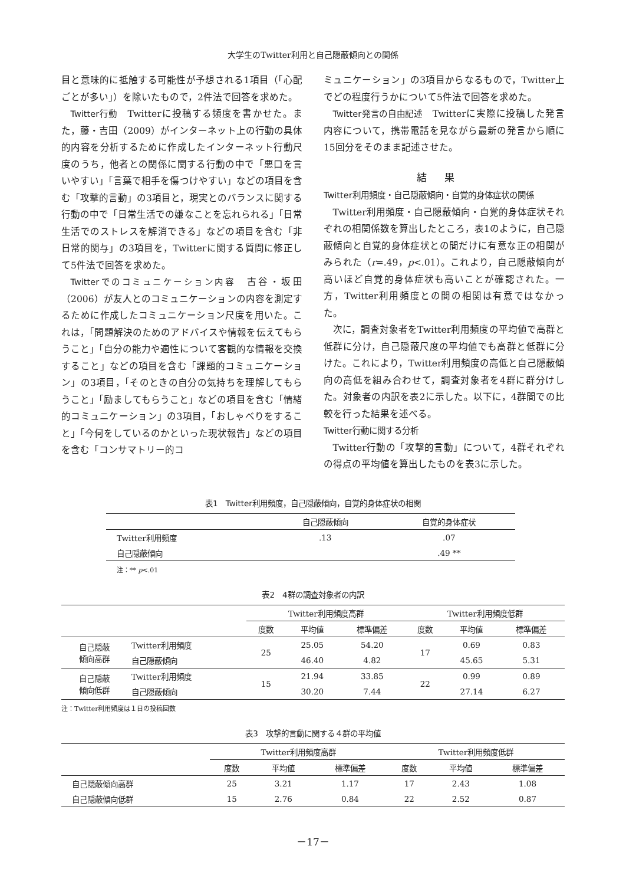大学生のTwitter利用と自己隠蔽傾向との関係
目と意味的に抵触する可能性が予想される1項目（「心配ごとが多い」）を除いたもので，2件法で回答を求めた。
Twitter行動　Twitterに投稿する頻度を書かせた。また，藤・吉田（2009）がインターネット上の行動の具体的内容を分析するために作成したインターネット行動尺度のうち，他者との関係に関する行動の中で「悪口を言いやすい」「言葉で相手を傷つけやすい」などの項目を含む「攻撃的言動」の3項目と，現実とのバランスに関する行動の中で「日常生活での嫌なことを忘れられる」「日常生活でのストレスを解消できる」などの項目を含む「非日常的関与」の3項目を，Twitterに関する質問に修正して5件法で回答を求めた。
Twitterでのコミュニケーション内容　古谷・坂田（2006）が友人とのコミュニケーションの内容を測定するために作成したコミュニケーション尺度を用いた。これは，「問題解決のためのアドバイスや情報を伝えてもらうこと」「自分の能力や適性について客観的な情報を交換すること」などの項目を含む「課題的コミュニケーション」の3項目，「そのときの自分の気持ちを理解してもらうこと」「励ましてもらうこと」などの項目を含む「情緒的コミュニケーション」の3項目，「おしゃべりをすること」「今何をしているのかといった現状報告」などの項目を含む「コンサマトリー的コ
ミュニケーション」の3項目からなるもので，Twitter上でどの程度行うかについて5件法で回答を求めた。
Twitter発言の自由記述　Twitterに実際に投稿した発言内容について，携帯電話を見ながら最新の発言から順に15回分をそのまま記述させた。
結果
Twitter利用頻度・自己隠蔽傾向・自覚的身体症状の関係
Twitter利用頻度・自己隠蔽傾向・自覚的身体症状それぞれの相関係数を算出したところ，表1のように，自己隠蔽傾向と自覚的身体症状との間だけに有意な正の相関がみられた（r=.49，p<.01）。これより，自己隠蔽傾向が高いほど自覚的身体症状も高いことが確認された。一方，Twitter利用頻度との間の相関は有意ではなかった。
次に，調査対象者をTwitter利用頻度の平均値で高群と低群に分け，自己隠蔽尺度の平均値でも高群と低群に分けた。これにより，Twitter利用頻度の高低と自己隠蔽傾向の高低を組み合わせて，調査対象者を4群に群分けした。対象者の内訳を表2に示した。以下に，4群間での比較を行った結果を述べる。
Twitter行動に関する分析
Twitter行動の「攻撃的言動」について，4群それぞれの得点の平均値を算出したものを表3に示した。
表1　Twitter利用頻度，自己隠蔽傾向，自覚的身体症状の相関
| | 自己隠蔽傾向 | 自覚的身体症状 |
| --- | --- | --- |
| Twitter利用頻度 | .13 | .07 |
| 自己隠蔽傾向 | | .49 ** |
注：** p<.01
表2　4群の調査対象者の内訳
| | | Twitter利用頻度高群 | | | Twitter利用頻度低群 | | |
| --- | --- | --- | --- | --- | --- | --- | --- |
| | | 度数 | 平均値 | 標準偏差 | 度数 | 平均値 | 標準偏差 |
| 自己隠蔽 傾向高群 | Twitter利用頻度 | 25 | 25.05 | 54.20 | 17 | 0.69 | 0.83 |
| | 自己隠蔽傾向 | | 46.40 | 4.82 | | 45.65 | 5.31 |
| 自己隠蔽 傾向低群 | Twitter利用頻度 | 15 | 21.94 | 33.85 | 22 | 0.99 | 0.89 |
| | 自己隠蔽傾向 | | 30.20 | 7.44 | | 27.14 | 6.27 |
注：Twitter利用頻度は１日の投稿回数
表3　攻撃的言動に関する４群の平均値
| | Twitter利用頻度高群 | | | Twitter利用頻度低群 | | |
| --- | --- | --- | --- | --- | --- | --- |
| | 度数 | 平均値 | 標準偏差 | 度数 | 平均値 | 標準偏差 |
| 自己隠蔽傾向高群 | 25 | 3.21 | 1.17 | 17 | 2.43 | 1.08 |
| 自己隠蔽傾向低群 | 15 | 2.76 | 0.84 | 22 | 2.52 | 0.87 |
－17－